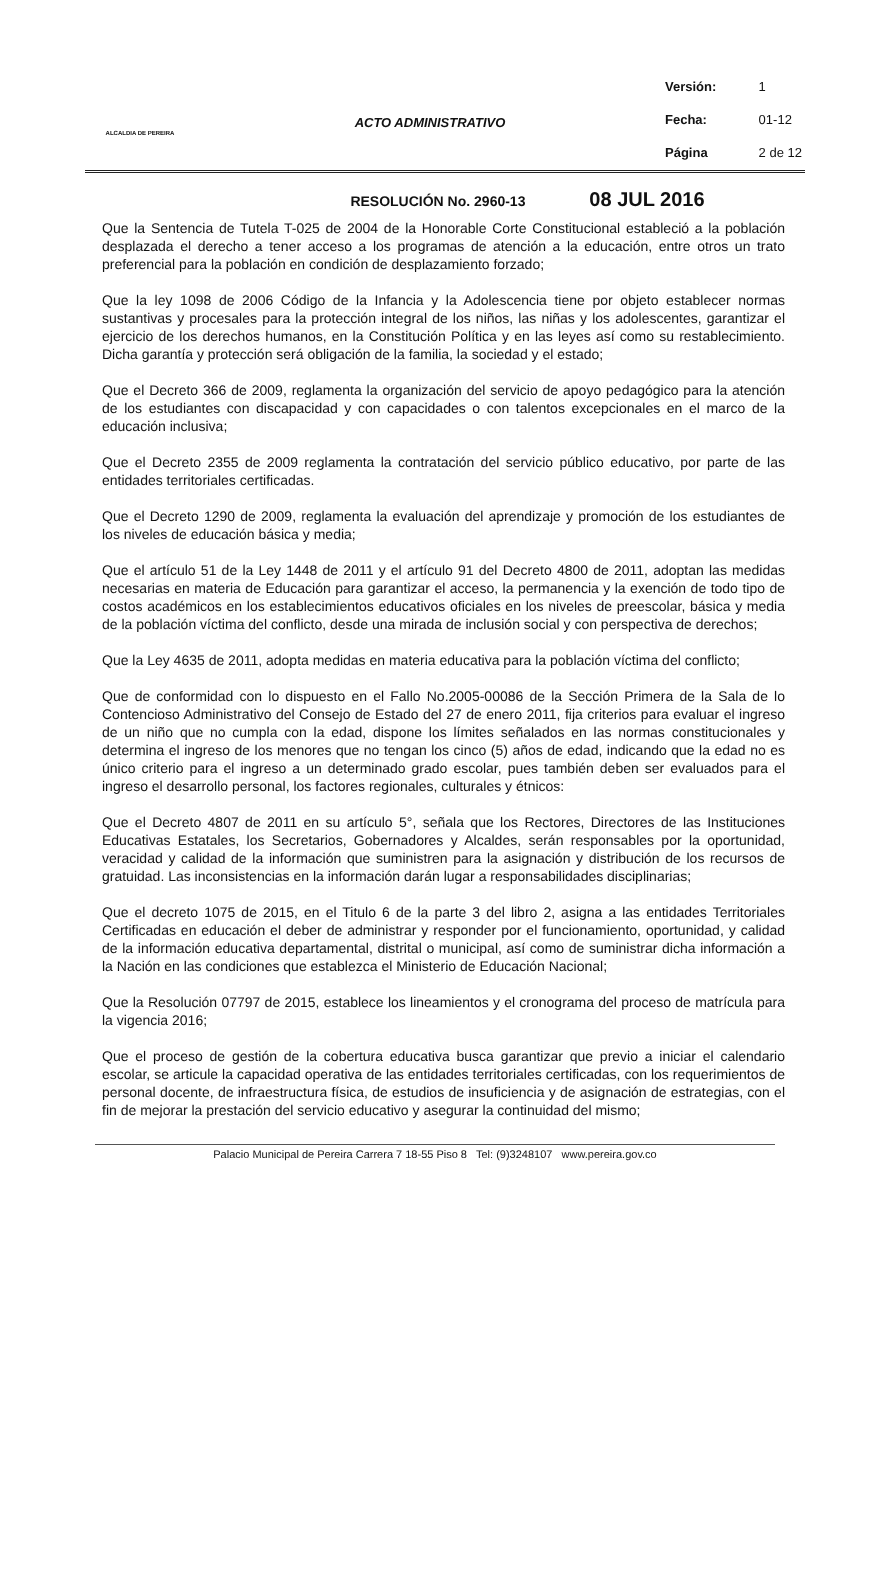ALCALDIA DE PEREIRA
ACTO ADMINISTRATIVO
Versión: 1
Fecha: 01-12
Página 2 de 12
RESOLUCIÓN No. 2960-13 08 JUL 2016
Que la Sentencia de Tutela T-025 de 2004 de la Honorable Corte Constitucional estableció a la población desplazada el derecho a tener acceso a los programas de atención a la educación, entre otros un trato preferencial para la población en condición de desplazamiento forzado;
Que la ley 1098 de 2006 Código de la Infancia y la Adolescencia tiene por objeto establecer normas sustantivas y procesales para la protección integral de los niños, las niñas y los adolescentes, garantizar el ejercicio de los derechos humanos, en la Constitución Política y en las leyes así como su restablecimiento. Dicha garantía y protección será obligación de la familia, la sociedad y el estado;
Que el Decreto 366 de 2009, reglamenta la organización del servicio de apoyo pedagógico para la atención de los estudiantes con discapacidad y con capacidades o con talentos excepcionales en el marco de la educación inclusiva;
Que el Decreto 2355 de 2009 reglamenta la contratación del servicio público educativo, por parte de las entidades territoriales certificadas.
Que el Decreto 1290 de 2009, reglamenta la evaluación del aprendizaje y promoción de los estudiantes de los niveles de educación básica y media;
Que el artículo 51 de la Ley 1448 de 2011 y el artículo 91 del Decreto 4800 de 2011, adoptan las medidas necesarias en materia de Educación para garantizar el acceso, la permanencia y la exención de todo tipo de costos académicos en los establecimientos educativos oficiales en los niveles de preescolar, básica y media de la población víctima del conflicto, desde una mirada de inclusión social y con perspectiva de derechos;
Que la Ley 4635 de 2011, adopta medidas en materia educativa para la población víctima del conflicto;
Que de conformidad con lo dispuesto en el Fallo No.2005-00086 de la Sección Primera de la Sala de lo Contencioso Administrativo del Consejo de Estado del 27 de enero 2011, fija criterios para evaluar el ingreso de un niño que no cumpla con la edad, dispone los límites señalados en las normas constitucionales y determina el ingreso de los menores que no tengan los cinco (5) años de edad, indicando que la edad no es único criterio para el ingreso a un determinado grado escolar, pues también deben ser evaluados para el ingreso el desarrollo personal, los factores regionales, culturales y étnicos:
Que el Decreto 4807 de 2011 en su artículo 5°, señala que los Rectores, Directores de las Instituciones Educativas Estatales, los Secretarios, Gobernadores y Alcaldes, serán responsables por la oportunidad, veracidad y calidad de la información que suministren para la asignación y distribución de los recursos de gratuidad. Las inconsistencias en la información darán lugar a responsabilidades disciplinarias;
Que el decreto 1075 de 2015, en el Titulo 6 de la parte 3 del libro 2, asigna a las entidades Territoriales Certificadas en educación el deber de administrar y responder por el funcionamiento, oportunidad, y calidad de la información educativa departamental, distrital o municipal, así como de suministrar dicha información a la Nación en las condiciones que establezca el Ministerio de Educación Nacional;
Que la Resolución 07797 de 2015, establece los lineamientos y el cronograma del proceso de matrícula para la vigencia 2016;
Que el proceso de gestión de la cobertura educativa busca garantizar que previo a iniciar el calendario escolar, se articule la capacidad operativa de las entidades territoriales certificadas, con los requerimientos de personal docente, de infraestructura física, de estudios de insuficiencia y de asignación de estrategias, con el fin de mejorar la prestación del servicio educativo y asegurar la continuidad del mismo;
Palacio Municipal de Pereira Carrera 7 18-55 Piso 8 Tel: (9)3248107 www.pereira.gov.co